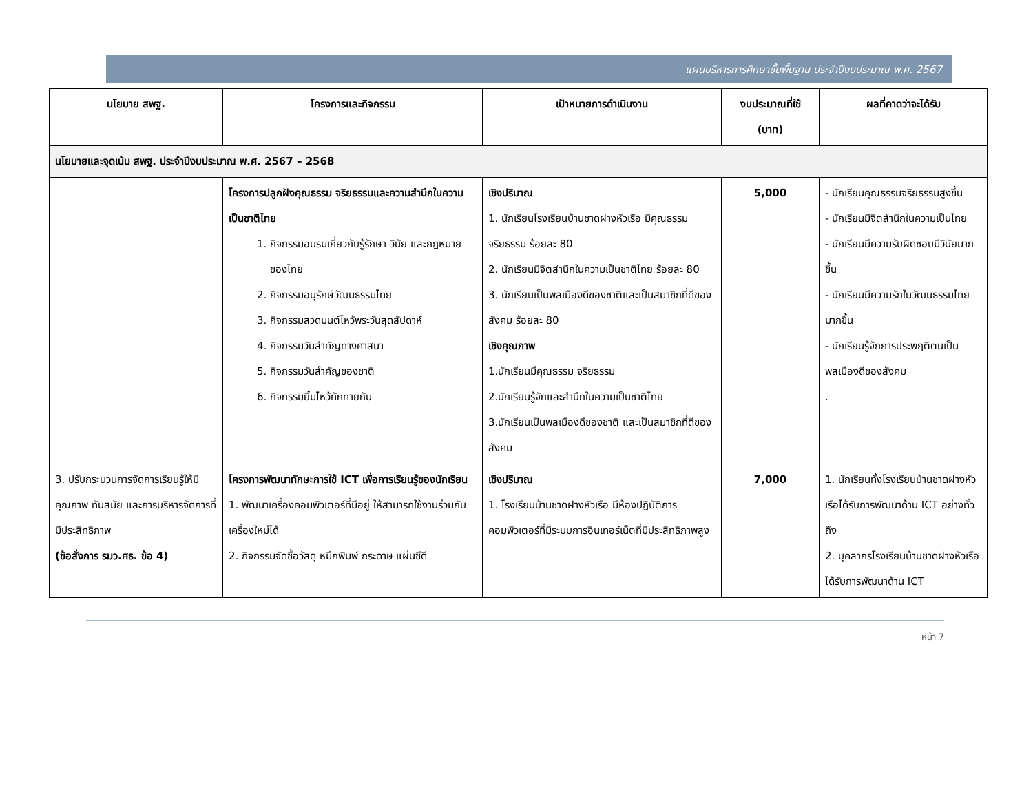แผนบริหารการศึกษาขั้นพื้นฐาน ประจำปีงบประมาณ พ.ศ. 2567
| นโยบาย สพฐ. | โครงการและกิจกรรม | เป้าหมายการดำเนินงาน | งบประมาณที่ใช้ (บาท) | ผลที่คาดว่าจะได้รับ |
| --- | --- | --- | --- | --- |
| นโยบายและจุดเน้น สพฐ. ประจำปีงบประมาณ พ.ศ. 2567 – 2568 | | | | |
| | โครงการปลูกฝังคุณธรรม จริยธรรมและความสำนึกในความเป็นชาติไทย 1. กิจกรรมอบรมเกี่ยวกับรู้รักษา วินัย และกฎหมายของไทย 2. กิจกรรมอนุรักษ์วัฒนธรรมไทย 3. กิจกรรมสวดมนต์ไหว้พระวันสุดสัปดาห์ 4. กิจกรรมวันสำคัญทางศาสนา 5. กิจกรรมวันสำคัญของชาติ 6. กิจกรรมยิ้มไหว้ทักทายกัน | เชิงปริมาณ 1. นักเรียนโรงเรียนบ้านชาดฝางหัวเรือ มีคุณธรรม จริยธรรม ร้อยละ 80 2. นักเรียนมีจิตสำนึกในความเป็นชาติไทย ร้อยละ 80 3. นักเรียนเป็นพลเมืองดีของชาติและเป็นสมาชิกที่ดีของสังคม ร้อยละ 80 เชิงคุณภาพ 1.นักเรียนมีคุณธรรม จริยธรรม 2.นักเรียนรู้จักและสำนึกในความเป็นชาติไทย 3.นักเรียนเป็นพลเมืองดีของชาติ และเป็นสมาชิกที่ดีของสังคม | 5,000 | - นักเรียนคุณธรรมจริยธรรมสูงขึ้น - นักเรียนมีจิตสำนึกในความเป็นไทย - นักเรียนมีความรับผิดชอบมีวินัยมากขึ้น - นักเรียนมีความรักในวัฒนธรรมไทยมากขึ้น - นักเรียนรู้จักการประพฤติตนเป็นพลเมืองดีของสังคม . |
| 3. ปรับกระบวนการจัดการเรียนรู้ให้มีคุณภาพ ทันสมัย และการบริหารจัดการที่มีประสิทธิภาพ (ข้อสั่งการ รมว.ศธ. ข้อ 4) | โครงการพัฒนาทักษะการใช้ ICT เพื่อการเรียนรู้ของนักเรียน 1. พัฒนาเครื่องคอมพิวเตอร์ที่มีอยู่ ให้สามารถใช้งานร่วมกับเครื่องใหม่ได้ 2. กิจกรรมจัดซื้อวัสดุ หมึกพิมพ์ กระดาษ แผ่นซีดี | เชิงปริมาณ 1. โรงเรียนบ้านชาดฝางหัวเรือ มีห้องปฏิบัติการคอมพิวเตอร์ที่มีระบบการอินเทอร์เน็ตที่มีประสิทธิภาพสูง | 7,000 | 1. นักเรียนทั้งโรงเรียนบ้านชาดฝางหัวเรือได้รับการพัฒนาด้าน ICT อย่างทั่วถึง 2. บุคลากรโรงเรียนบ้านชาดฝางหัวเรือได้รับการพัฒนาด้าน ICT |
หน้า 7